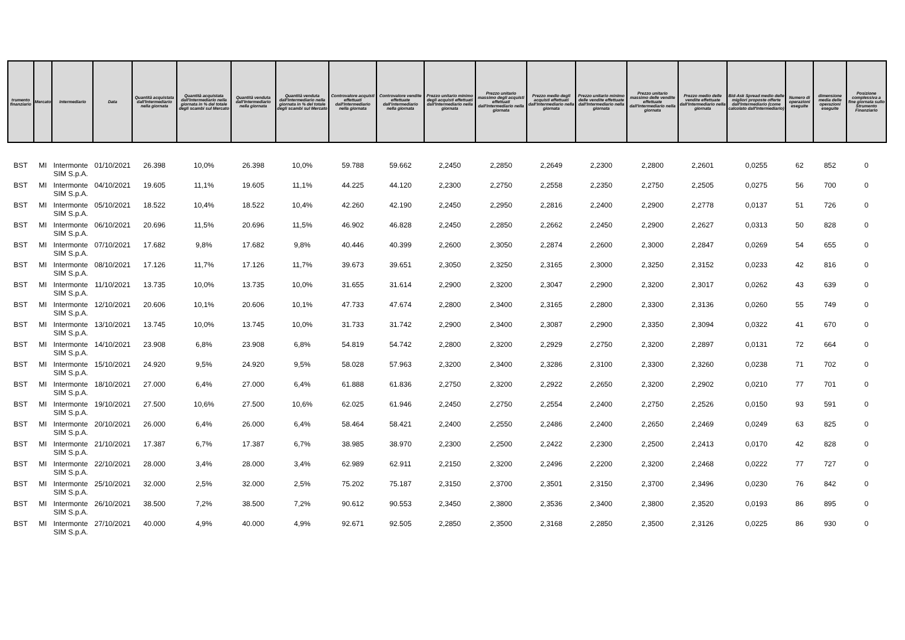| trumento finanziario | Mercato | Intermediario | Data | Quantità acquistata dall'Intermediario nella giornata | Quantità acquistata dall'Intermediario nella giornata in % del totale degli scambi sul Mercato | Quantità venduta dall'Intermediario nella giornata | Quantità venduta dall'Intermediario nella giornata in % del totale degli scambi sul Mercato | Controvalore acquisti effettuati dall'Intermediario nella giornata | Controvalore vendite effettuate dall'intermediario nella giornata | Prezzo unitario minimo degli acquisti effettuati dall'Intermediario nella giornata | Prezzo unitario massimo degli acquisti effettuati dall'Intermediario nella giornata | Prezzo medio degli acquisti effettuati dall'Intermediario nella giornata | Prezzo unitario minimo delle vendite effettuate dall'Intermediario nella giornata | Prezzo unitario massimo delle vendite effettuate dall'Intermediario nella giornata | Prezzo medio delle vendite effettuate dall'Intermediario nella giornata | Bid-Ask Spread medio delle migliori proposte offerte dall'Intermediario (come calcolato dall'Intermediario) | Numero di operazioni eseguite | dimensione media delle operazioni eseguite | Posizione complessiva a fine giornata sullo Strumento Finanziario |
| --- | --- | --- | --- | --- | --- | --- | --- | --- | --- | --- | --- | --- | --- | --- | --- | --- | --- | --- | --- |
| BST | MI | Intermonte SIM S.p.A. | 01/10/2021 | 26.398 | 10,0% | 26.398 | 10,0% | 59.788 | 59.662 | 2,2450 | 2,2850 | 2,2649 | 2,2300 | 2,2800 | 2,2601 | 0,0255 | 62 | 852 | 0 |
| BST | MI | Intermonte SIM S.p.A. | 04/10/2021 | 19.605 | 11,1% | 19.605 | 11,1% | 44.225 | 44.120 | 2,2300 | 2,2750 | 2,2558 | 2,2350 | 2,2750 | 2,2505 | 0,0275 | 56 | 700 | 0 |
| BST | MI | Intermonte SIM S.p.A. | 05/10/2021 | 18.522 | 10,4% | 18.522 | 10,4% | 42.260 | 42.190 | 2,2450 | 2,2950 | 2,2816 | 2,2400 | 2,2900 | 2,2778 | 0,0137 | 51 | 726 | 0 |
| BST | MI | Intermonte SIM S.p.A. | 06/10/2021 | 20.696 | 11,5% | 20.696 | 11,5% | 46.902 | 46.828 | 2,2450 | 2,2850 | 2,2662 | 2,2450 | 2,2900 | 2,2627 | 0,0313 | 50 | 828 | 0 |
| BST | MI | Intermonte SIM S.p.A. | 07/10/2021 | 17.682 | 9,8% | 17.682 | 9,8% | 40.446 | 40.399 | 2,2600 | 2,3050 | 2,2874 | 2,2600 | 2,3000 | 2,2847 | 0,0269 | 54 | 655 | 0 |
| BST | MI | Intermonte SIM S.p.A. | 08/10/2021 | 17.126 | 11,7% | 17.126 | 11,7% | 39.673 | 39.651 | 2,3050 | 2,3250 | 2,3165 | 2,3000 | 2,3250 | 2,3152 | 0,0233 | 42 | 816 | 0 |
| BST | MI | Intermonte SIM S.p.A. | 11/10/2021 | 13.735 | 10,0% | 13.735 | 10,0% | 31.655 | 31.614 | 2,2900 | 2,3200 | 2,3047 | 2,2900 | 2,3200 | 2,3017 | 0,0262 | 43 | 639 | 0 |
| BST | MI | Intermonte SIM S.p.A. | 12/10/2021 | 20.606 | 10,1% | 20.606 | 10,1% | 47.733 | 47.674 | 2,2800 | 2,3400 | 2,3165 | 2,2800 | 2,3300 | 2,3136 | 0,0260 | 55 | 749 | 0 |
| BST | MI | Intermonte SIM S.p.A. | 13/10/2021 | 13.745 | 10,0% | 13.745 | 10,0% | 31.733 | 31.742 | 2,2900 | 2,3400 | 2,3087 | 2,2900 | 2,3350 | 2,3094 | 0,0322 | 41 | 670 | 0 |
| BST | MI | Intermonte SIM S.p.A. | 14/10/2021 | 23.908 | 6,8% | 23.908 | 6,8% | 54.819 | 54.742 | 2,2800 | 2,3200 | 2,2929 | 2,2750 | 2,3200 | 2,2897 | 0,0131 | 72 | 664 | 0 |
| BST | MI | Intermonte SIM S.p.A. | 15/10/2021 | 24.920 | 9,5% | 24.920 | 9,5% | 58.028 | 57.963 | 2,3200 | 2,3400 | 2,3286 | 2,3100 | 2,3300 | 2,3260 | 0,0238 | 71 | 702 | 0 |
| BST | MI | Intermonte SIM S.p.A. | 18/10/2021 | 27.000 | 6,4% | 27.000 | 6,4% | 61.888 | 61.836 | 2,2750 | 2,3200 | 2,2922 | 2,2650 | 2,3200 | 2,2902 | 0,0210 | 77 | 701 | 0 |
| BST | MI | Intermonte SIM S.p.A. | 19/10/2021 | 27.500 | 10,6% | 27.500 | 10,6% | 62.025 | 61.946 | 2,2450 | 2,2750 | 2,2554 | 2,2400 | 2,2750 | 2,2526 | 0,0150 | 93 | 591 | 0 |
| BST | MI | Intermonte SIM S.p.A. | 20/10/2021 | 26.000 | 6,4% | 26.000 | 6,4% | 58.464 | 58.421 | 2,2400 | 2,2550 | 2,2486 | 2,2400 | 2,2650 | 2,2469 | 0,0249 | 63 | 825 | 0 |
| BST | MI | Intermonte SIM S.p.A. | 21/10/2021 | 17.387 | 6,7% | 17.387 | 6,7% | 38.985 | 38.970 | 2,2300 | 2,2500 | 2,2422 | 2,2300 | 2,2500 | 2,2413 | 0,0170 | 42 | 828 | 0 |
| BST | MI | Intermonte SIM S.p.A. | 22/10/2021 | 28.000 | 3,4% | 28.000 | 3,4% | 62.989 | 62.911 | 2,2150 | 2,3200 | 2,2496 | 2,2200 | 2,3200 | 2,2468 | 0,0222 | 77 | 727 | 0 |
| BST | MI | Intermonte SIM S.p.A. | 25/10/2021 | 32.000 | 2,5% | 32.000 | 2,5% | 75.202 | 75.187 | 2,3150 | 2,3700 | 2,3501 | 2,3150 | 2,3700 | 2,3496 | 0,0230 | 76 | 842 | 0 |
| BST | MI | Intermonte SIM S.p.A. | 26/10/2021 | 38.500 | 7,2% | 38.500 | 7,2% | 90.612 | 90.553 | 2,3450 | 2,3800 | 2,3536 | 2,3400 | 2,3800 | 2,3520 | 0,0193 | 86 | 895 | 0 |
| BST | MI | Intermonte SIM S.p.A. | 27/10/2021 | 40.000 | 4,9% | 40.000 | 4,9% | 92.671 | 92.505 | 2,2850 | 2,3500 | 2,3168 | 2,2850 | 2,3500 | 2,3126 | 0,0225 | 86 | 930 | 0 |